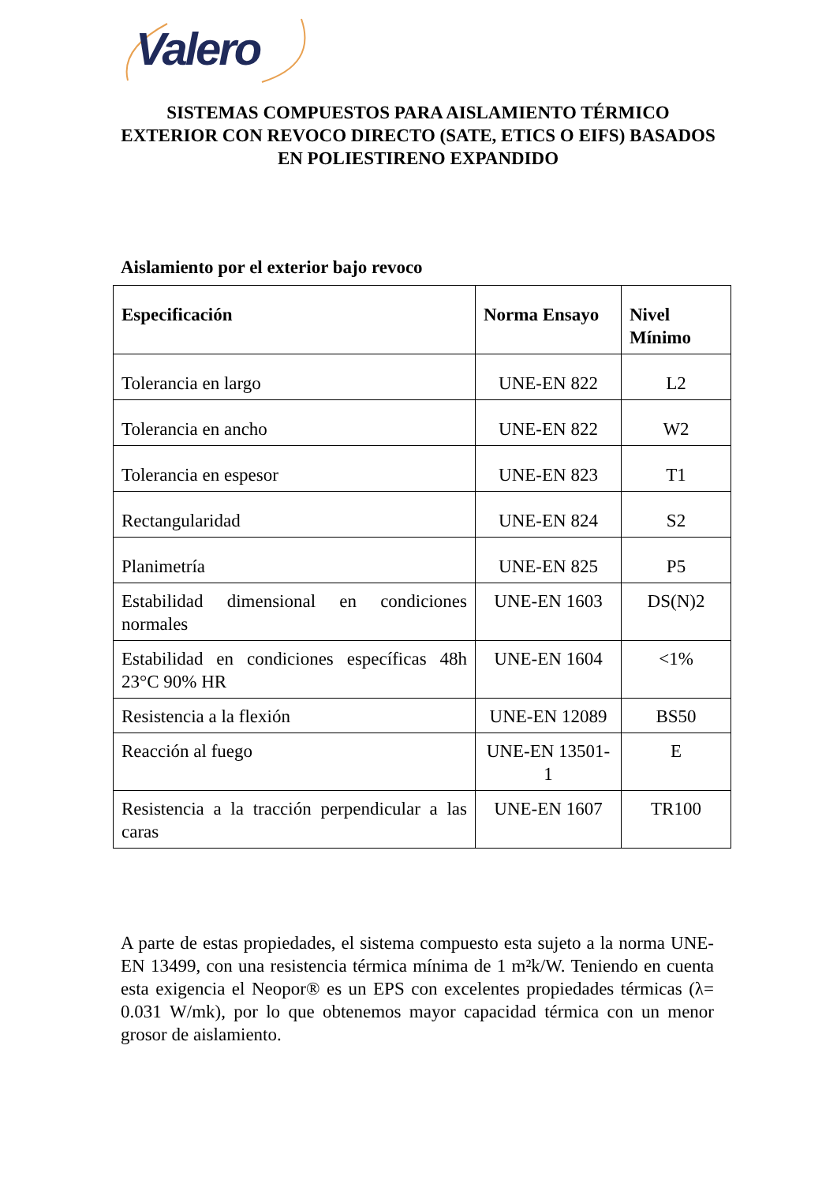Valero
SISTEMAS COMPUESTOS PARA AISLAMIENTO TÉRMICO EXTERIOR CON REVOCO DIRECTO (SATE, ETICS O EIFS) BASADOS EN POLIESTIRENO EXPANDIDO
Aislamiento por el exterior bajo revoco
| Especificación | Norma Ensayo | Nivel Mínimo |
| --- | --- | --- |
| Tolerancia en largo | UNE-EN 822 | L2 |
| Tolerancia en ancho | UNE-EN 822 | W2 |
| Tolerancia en espesor | UNE-EN 823 | T1 |
| Rectangularidad | UNE-EN 824 | S2 |
| Planimetría | UNE-EN 825 | P5 |
| Estabilidad dimensional en condiciones normales | UNE-EN 1603 | DS(N)2 |
| Estabilidad en condiciones específicas 48h 23°C 90% HR | UNE-EN 1604 | <1% |
| Resistencia a la flexión | UNE-EN 12089 | BS50 |
| Reacción al fuego | UNE-EN 13501-1 | E |
| Resistencia a la tracción perpendicular a las caras | UNE-EN 1607 | TR100 |
A parte de estas propiedades, el sistema compuesto esta sujeto a la norma UNE-EN 13499, con una resistencia térmica mínima de 1 m²k/W. Teniendo en cuenta esta exigencia el Neopor® es un EPS con excelentes propiedades térmicas (λ= 0.031 W/mk), por lo que obtenemos mayor capacidad térmica con un menor grosor de aislamiento.